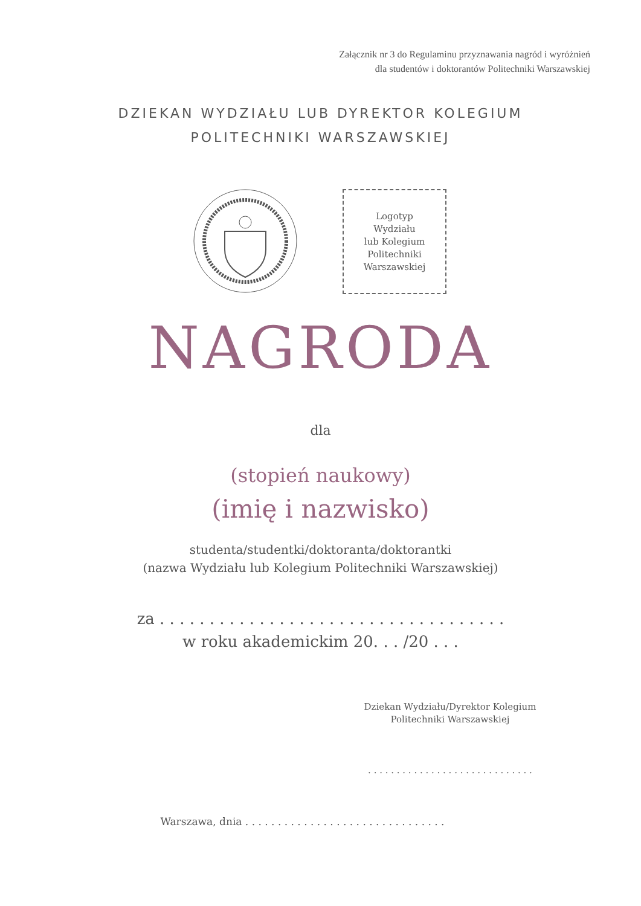Załącznik nr 3 do Regulaminu przyznawania nagród i wyróżnień
dla studentów i doktorantów Politechniki Warszawskiej
DZIEKAN WYDZIAŁU LUB DYREKTOR KOLEGIUM
POLITECHNIKI WARSZAWSKIEJ
Logotyp
Wydziału
lub Kolegium
Politechniki
Warszawskiej
NAGRODA
dla
(stopień naukowy)
(imię i nazwisko)
studenta/studentki/doktoranta/doktorantki
(nazwa Wydziału lub Kolegium Politechniki Warszawskiej)
za . . . . . . . . . . . . . . . . . . . . . . . . . . . . . . . . . . .
w roku akademickim 20. . . /20 . . .
Dziekan Wydziału/Dyrektor Kolegium
Politechniki Warszawskiej
. . . . . . . . . . . . . . . . . . . . . . . . . . . . .
Warszawa, dnia . . . . . . . . . . . . . . . . . . . . . . . . . . . . . . .